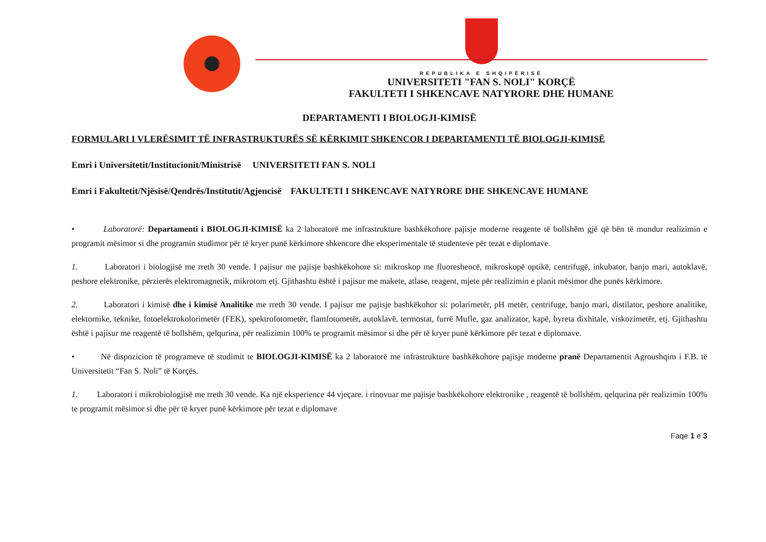REPUBLIKA E SHQIPËRISË
UNIVERSITETI "FAN S. NOLI" KORÇË
FAKULTETI I SHKENCAVE NATYRORE DHE HUMANE
DEPARTAMENTI I BIOLOGJI-KIMISË
FORMULARI I VLERËSIMIT TË INFRASTRUKTURËS SË KËRKIMIT SHKENCOR I DEPARTAMENTI TË BIOLOGJI-KIMISË
Emri i Universitetit/Institucionit/Ministrisë UNIVERSITETI FAN S. NOLI
Emri i Fakultetit/Njësisë/Qendrës/Institutit/Agjencisë FAKULTETI I SHKENCAVE NATYRORE DHE SHKENCAVE HUMANE
• Laboratorë: Departamenti i BIOLOGJI-KIMISË ka 2 laboratorë me infrastrukture bashkëkohore pajisje moderne reagente të bollshëm gjë që bën të mundur realizimin e programit mësimor si dhe programin studimor për të kryer punë kërkimore shkencore dhe eksperimentale të studenteve për tezat e diplomave.
1. Laboratori i biologjisë me rreth 30 vende. I pajisur me pajisje bashkëkohore si: mikroskop me fluoreshencë, mikroskopë optikë, centrifugë, inkubator, banjo mari, autoklavë, peshore elektronike, përzierës elektromagnetik, mikrotom etj. Gjithashtu është i pajisur me makete, atlase, reagent, mjete për realizimin e planit mësimor dhe punës kërkimore.
2. Laboratori i kimisë dhe i kimisë Analitike me rreth 30 vende. I pajisur me pajisje bashkëkohor si: polarimetër, pH metër, centrifuge, banjo mari, distilator, peshore analitike, elektornike, teknike, fotoelektrokolorimetër (FEK), spektrofotometër, flamfotometër, autoklavë, termostat, furrë Mufle, gaz analizator, kapë, byreta dixhitale, viskozimetër, etj. Gjithashtu është i pajisur me reagentë të bollshëm, qelqurina, për realizimin 100% te programit mësimor si dhe për të kryer punë kërkimore për tezat e diplomave.
• Në dispozicion të programeve të studimit te BIOLOGJI-KIMISË ka 2 laboratorë me infrastrukture bashkëkohore pajisje moderne pranë Departamentit Agroushqim i F.B. të Universitetit “Fan S. Noli” të Korçës.
1. Laboratori i mikrobiologjisë me rreth 30 vende. Ka një eksperience 44 vjeçare. i rinovuar me pajisje bashkëkohore elektronike , reagentë të bollshëm, qelqurina për realizimin 100% te programit mësimor si dhe për të kryer punë kërkimore për tezat e diplomave
Faqe 1 e 3